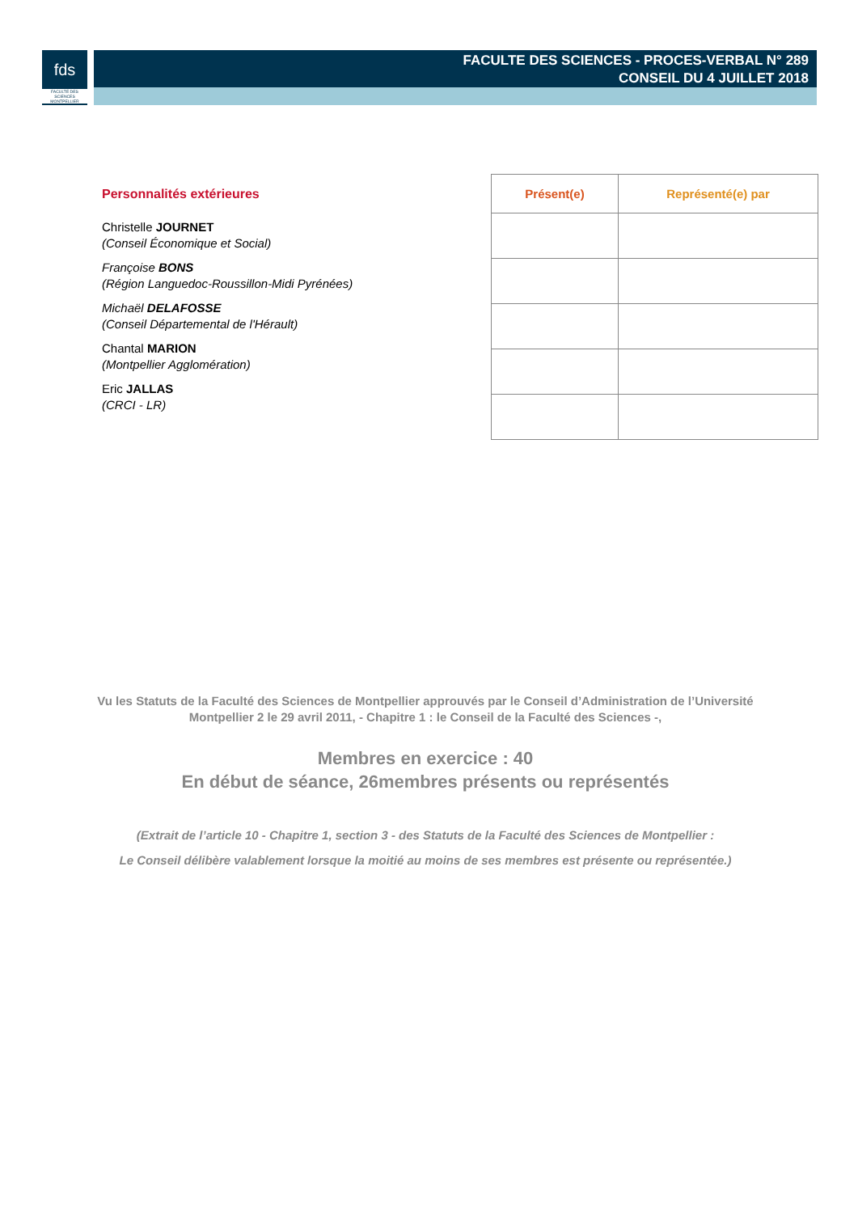fds
FACULTÉ DES SCIENCES MONTPELLIER
FACULTE DES SCIENCES - PROCES-VERBAL N° 289
CONSEIL DU 4 JUILLET 2018
Personnalités extérieures
Christelle JOURNET
(Conseil Économique et Social)
Françoise BONS
(Région Languedoc-Roussillon-Midi Pyrénées)
Michaël DELAFOSSE
(Conseil Départemental de l'Hérault)
Chantal MARION
(Montpellier Agglomération)
Eric JALLAS
(CRCI - LR)
| Présent(e) | Représenté(e) par |
| --- | --- |
Vu les Statuts de la Faculté des Sciences de Montpellier approuvés par le Conseil d’Administration de l’Université Montpellier 2 le 29 avril 2011, - Chapitre 1 : le Conseil de la Faculté des Sciences -,
Membres en exercice : 40
En début de séance, 26membres présents ou représentés
(Extrait de l’article 10 - Chapitre 1, section 3 - des Statuts de la Faculté des Sciences de Montpellier :
Le Conseil délibère valablement lorsque la moitié au moins de ses membres est présente ou représentée.)